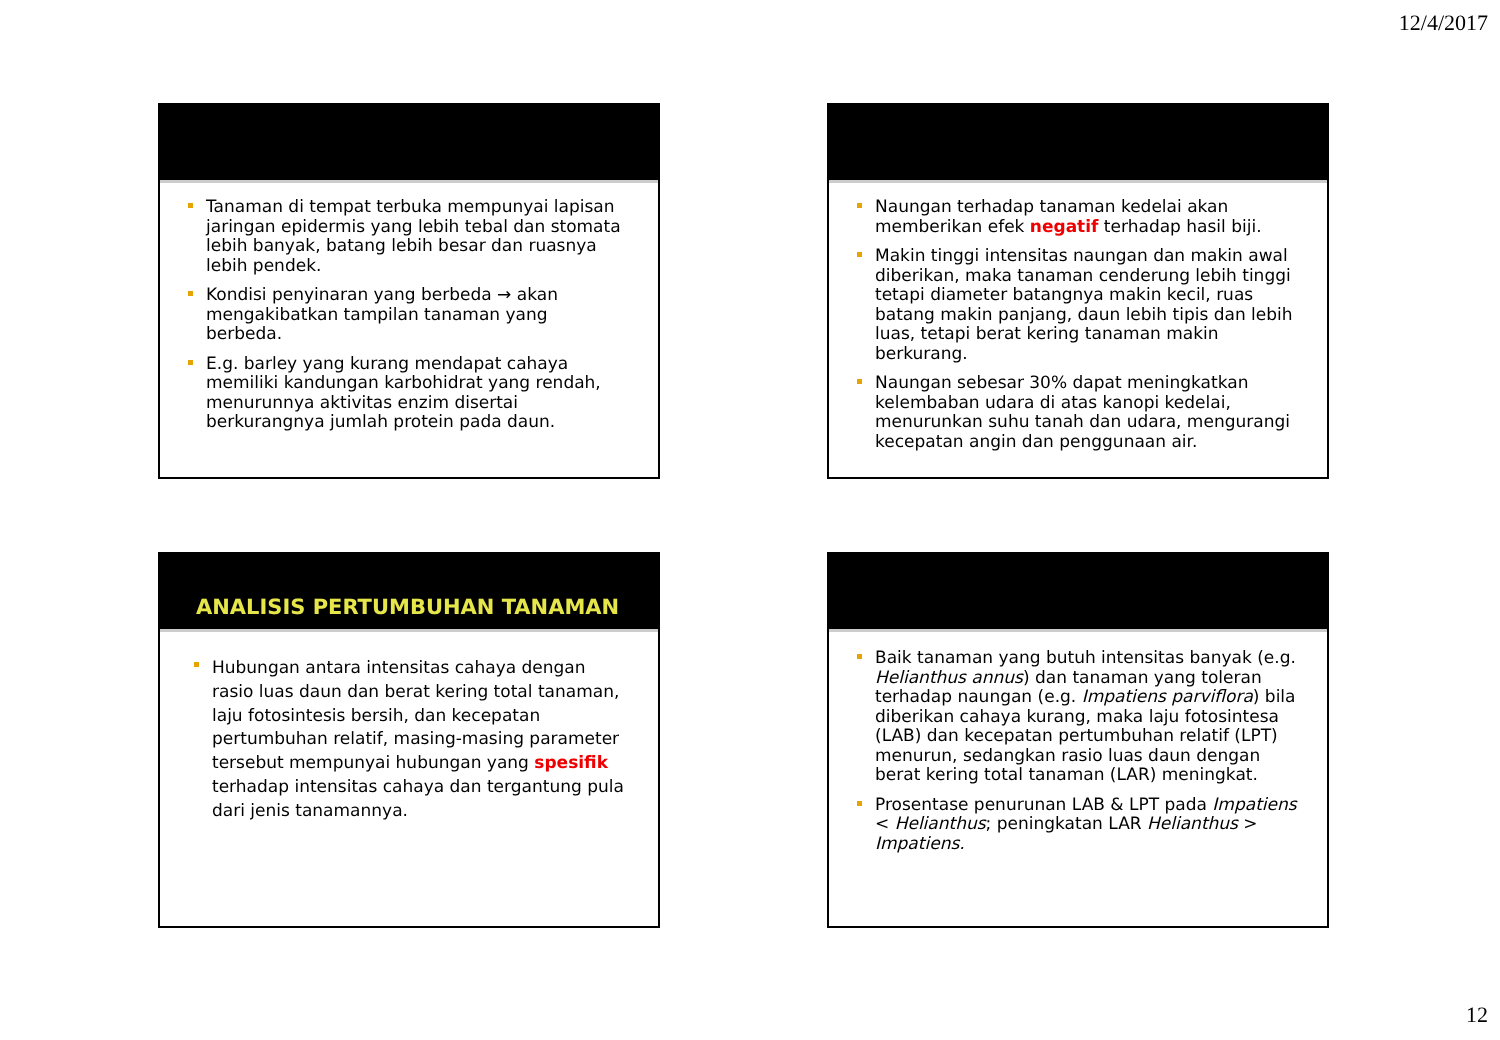12/4/2017
Tanaman di tempat terbuka mempunyai lapisan jaringan epidermis yang lebih tebal dan stomata lebih banyak, batang lebih besar dan ruasnya lebih pendek.
Kondisi penyinaran yang berbeda → akan mengakibatkan tampilan tanaman yang berbeda.
E.g. barley yang kurang mendapat cahaya memiliki kandungan karbohidrat yang rendah, menurunnya aktivitas enzim disertai berkurangnya jumlah protein pada daun.
Naungan terhadap tanaman kedelai akan memberikan efek negatif terhadap hasil biji.
Makin tinggi intensitas naungan dan makin awal diberikan, maka tanaman cenderung lebih tinggi tetapi diameter batangnya makin kecil, ruas batang makin panjang, daun lebih tipis dan lebih luas, tetapi berat kering tanaman makin berkurang.
Naungan sebesar 30% dapat meningkatkan kelembaban udara di atas kanopi kedelai, menurunkan suhu tanah dan udara, mengurangi kecepatan angin dan penggunaan air.
ANALISIS PERTUMBUHAN TANAMAN
Hubungan antara intensitas cahaya dengan rasio luas daun dan berat kering total tanaman, laju fotosintesis bersih, dan kecepatan pertumbuhan relatif, masing-masing parameter tersebut mempunyai hubungan yang spesifik terhadap intensitas cahaya dan tergantung pula dari jenis tanamannya.
Baik tanaman yang butuh intensitas banyak (e.g. Helianthus annus) dan tanaman yang toleran terhadap naungan (e.g. Impatiens parviflora) bila diberikan cahaya kurang, maka laju fotosintesa (LAB) dan kecepatan pertumbuhan relatif (LPT) menurun, sedangkan rasio luas daun dengan berat kering total tanaman (LAR) meningkat.
Prosentase penurunan LAB & LPT pada Impatiens < Helianthus; peningkatan LAR Helianthus > Impatiens.
12